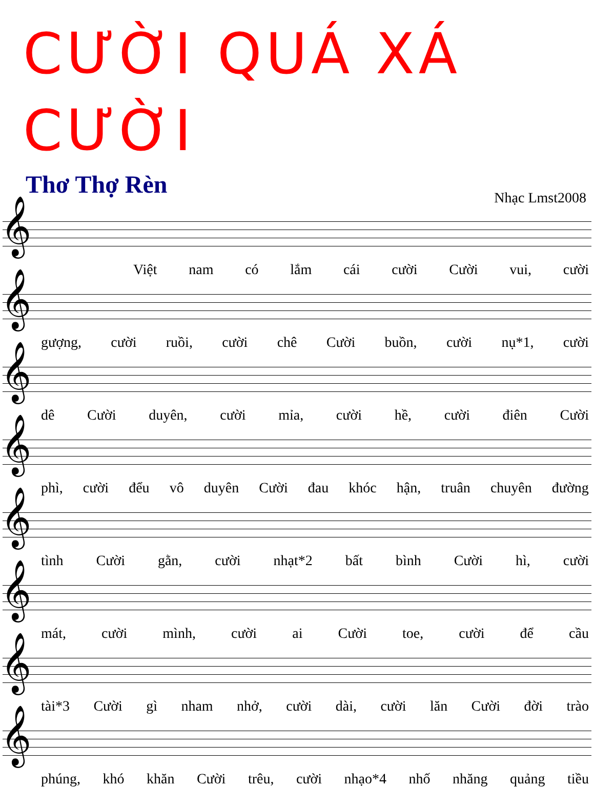CƯỜI QUÁ XÁ CƯỜI
Thơ Thợ Rèn
Nhạc Lmst2008
𝄞
Việt nam có lắm cái cười Cười vui, cười
𝄞
gượng, cười ruồi, cười chê Cười buồn, cười nụ*1, cười
𝄞
dê Cười duyên, cười mỉa, cười hề, cười điên Cười
𝄞
phì, cười đểu vô duyên Cười đau khóc hận, truân chuyên đường
𝄞
tình Cười gằn, cười nhạt*2 bất bình Cười hì, cười
𝄞
mát, cười mình, cười ai Cười toe, cười để cầu
𝄞
tài*3 Cười gì nham nhở, cười dài, cười lăn Cười đời trào
𝄞
phúng, khó khăn Cười trêu, cười nhạo*4 nhố nhăng quảng tiều